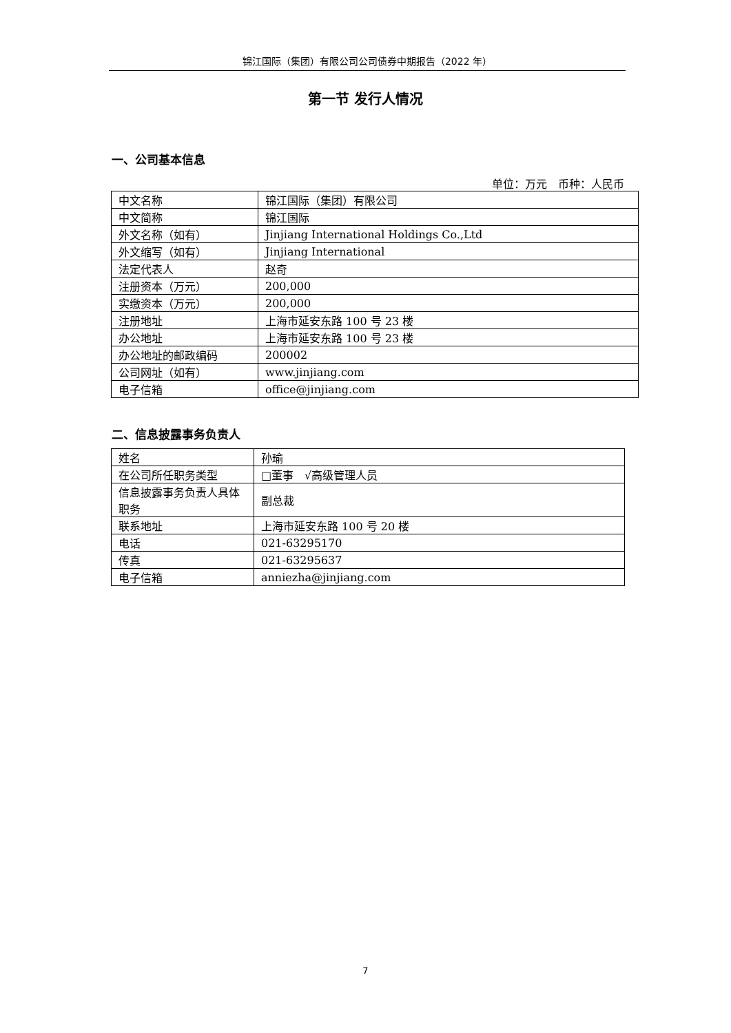锦江国际（集团）有限公司公司债券中期报告（2022 年）
第一节 发行人情况
一、公司基本信息
单位：万元　币种：人民币
| 中文名称 | 锦江国际（集团）有限公司 |
| 中文简称 | 锦江国际 |
| 外文名称（如有） | Jinjiang International Holdings Co.,Ltd |
| 外文缩写（如有） | Jinjiang International |
| 法定代表人 | 赵奇 |
| 注册资本（万元） | 200,000 |
| 实缴资本（万元） | 200,000 |
| 注册地址 | 上海市延安东路 100 号 23 楼 |
| 办公地址 | 上海市延安东路 100 号 23 楼 |
| 办公地址的邮政编码 | 200002 |
| 公司网址（如有） | www.jinjiang.com |
| 电子信箱 | office@jinjiang.com |
二、信息披露事务负责人
| 姓名 | 孙瑜 |
| 在公司所任职务类型 | □董事 √高级管理人员 |
| 信息披露事务负责人具体职务 | 副总裁 |
| 联系地址 | 上海市延安东路 100 号 20 楼 |
| 电话 | 021-63295170 |
| 传真 | 021-63295637 |
| 电子信箱 | anniezha@jinjiang.com |
7